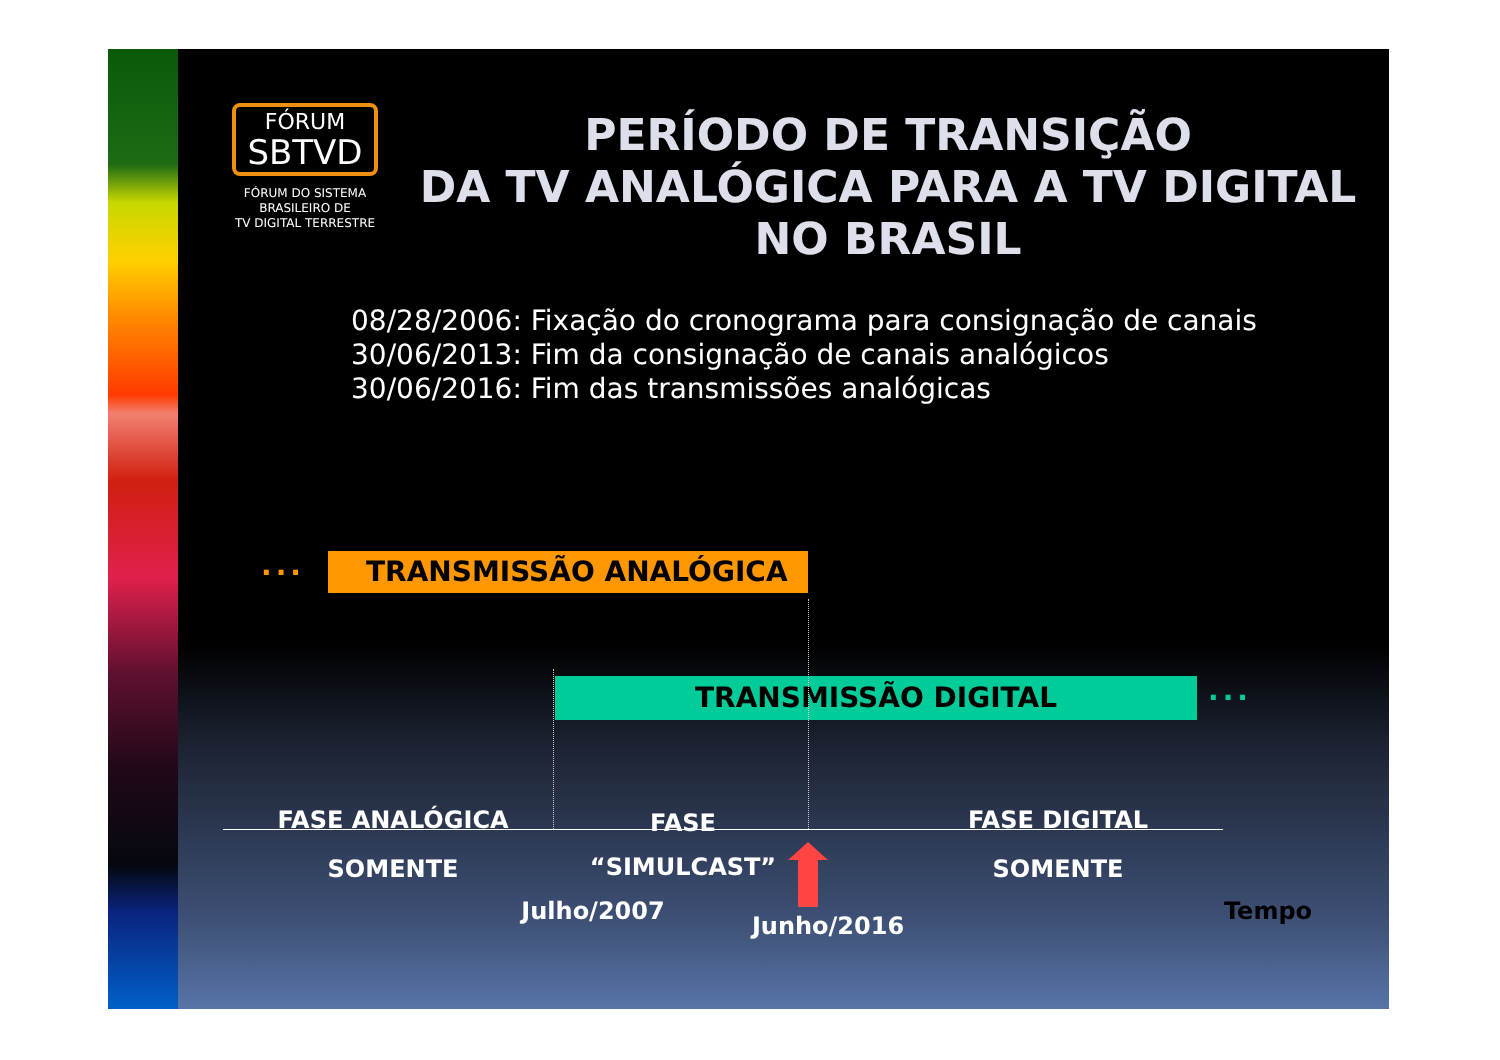FÓRUM
SBTVD
FÓRUM DO SISTEMA
BRASILEIRO DE
TV DIGITAL TERRESTRE
PERÍODO DE TRANSIÇÃO
DA TV ANALÓGICA PARA A TV DIGITAL
NO BRASIL
08/28/2006: Fixação do cronograma para consignação de canais
30/06/2013: Fim da consignação de canais analógicos
30/06/2016: Fim das transmissões analógicas
... TRANSMISSÃO ANALÓGICA
TRANSMISSÃO DIGITAL ...
FASE ANALÓGICA
SOMENTE
FASE
“SIMULCAST”
FASE DIGITAL
SOMENTE
Julho/2007
Junho/2016
Tempo